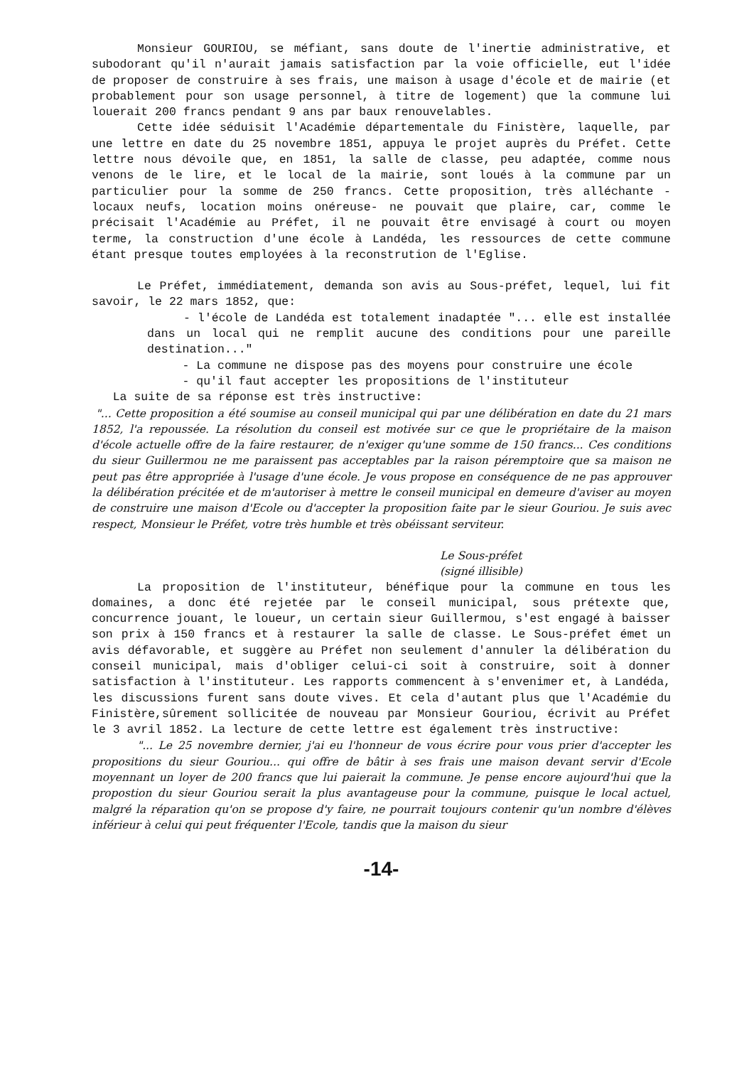Monsieur GOURIOU, se méfiant, sans doute de l'inertie administrative, et subodorant qu'il n'aurait jamais satisfaction par la voie officielle, eut l'idée de proposer de construire à ses frais, une maison à usage d'école et de mairie (et probablement pour son usage personnel, à titre de logement) que la commune lui louerait 200 francs pendant 9 ans par baux renouvelables.
Cette idée séduisit l'Académie départementale du Finistère, laquelle, par une lettre en date du 25 novembre 1851, appuya le projet auprès du Préfet. Cette lettre nous dévoile que, en 1851, la salle de classe, peu adaptée, comme nous venons de le lire, et le local de la mairie, sont loués à la commune par un particulier pour la somme de 250 francs. Cette proposition, très alléchante -locaux neufs, location moins onéreuse- ne pouvait que plaire, car, comme le précisait l'Académie au Préfet, il ne pouvait être envisagé à court ou moyen terme, la construction d'une école à Landéda, les ressources de cette commune étant presque toutes employées à la reconstrution de l'Eglise.
Le Préfet, immédiatement, demanda son avis au Sous-préfet, lequel, lui fit savoir, le 22 mars 1852, que:
- l'école de Landéda est totalement inadaptée "... elle est installée dans un local qui ne remplit aucune des conditions pour une pareille destination..."
- La commune ne dispose pas des moyens pour construire une école
- qu'il faut accepter les propositions de l'instituteur
La suite de sa réponse est très instructive:
"... Cette proposition a été soumise au conseil municipal qui par une délibération en date du 21 mars 1852, l'a repoussée. La résolution du conseil est motivée sur ce que le propriétaire de la maison d'école actuelle offre de la faire restaurer, de n'exiger qu'une somme de 150 francs... Ces conditions du sieur Guillermou ne me paraissent pas acceptables par la raison péremptoire que sa maison ne peut pas être appropriée à l'usage d'une école. Je vous propose en conséquence de ne pas approuver la délibération précitée et de m'autoriser à mettre le conseil municipal en demeure d'aviser au moyen de construire une maison d'Ecole ou d'accepter la proposition faite par le sieur Gouriou. Je suis avec respect, Monsieur le Préfet, votre très humble et très obéissant serviteur.
Le Sous-préfet
(signé illisible)
La proposition de l'instituteur, bénéfique pour la commune en tous les domaines, a donc été rejetée par le conseil municipal, sous prétexte que, concurrence jouant, le loueur, un certain sieur Guillermou, s'est engagé à baisser son prix à 150 francs et à restaurer la salle de classe. Le Sous-préfet émet un avis défavorable, et suggère au Préfet non seulement d'annuler la délibération du conseil municipal, mais d'obliger celui-ci soit à construire, soit à donner satisfaction à l'instituteur. Les rapports commencent à s'envenimer et, à Landéda, les discussions furent sans doute vives. Et cela d'autant plus que l'Académie du Finistère,sûrement sollicitée de nouveau par Monsieur Gouriou, écrivit au Préfet le 3 avril 1852. La lecture de cette lettre est également très instructive:
"... Le 25 novembre dernier, j'ai eu l'honneur de vous écrire pour vous prier d'accepter les propositions du sieur Gouriou... qui offre de bâtir à ses frais une maison devant servir d'Ecole moyennant un loyer de 200 francs que lui paierait la commune. Je pense encore aujourd'hui que la propostion du sieur Gouriou serait la plus avantageuse pour la commune, puisque le local actuel, malgré la réparation qu'on se propose d'y faire, ne pourrait toujours contenir qu'un nombre d'élèves inférieur à celui qui peut fréquenter l'Ecole, tandis que la maison du sieur
-14-